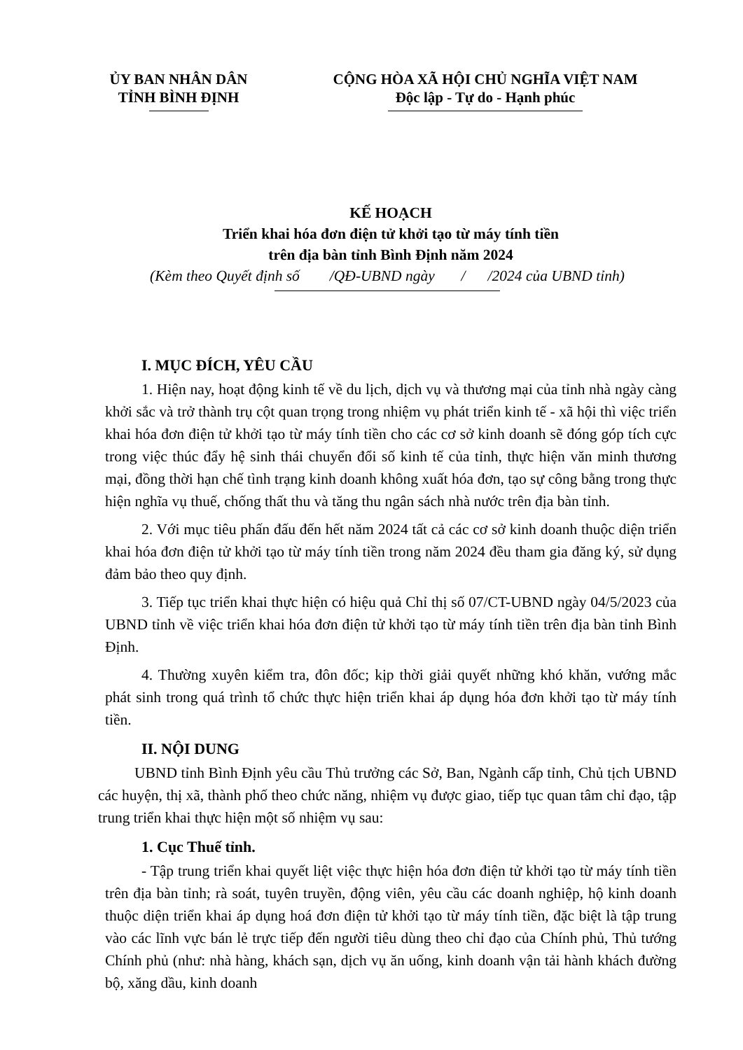ỦY BAN NHÂN DÂN
TỈNH BÌNH ĐỊNH
CỘNG HÒA XÃ HỘI CHỦ NGHĨA VIỆT NAM
Độc lập - Tự do - Hạnh phúc
KẾ HOẠCH
Triển khai hóa đơn điện tử khởi tạo từ máy tính tiền
trên địa bàn tỉnh Bình Định năm 2024
(Kèm theo Quyết định số /QĐ-UBND ngày / /2024 của UBND tỉnh)
I. MỤC ĐÍCH, YÊU CẦU
1. Hiện nay, hoạt động kinh tế về du lịch, dịch vụ và thương mại của tỉnh nhà ngày càng khởi sắc và trở thành trụ cột quan trọng trong nhiệm vụ phát triển kinh tế - xã hội thì việc triển khai hóa đơn điện tử khởi tạo từ máy tính tiền cho các cơ sở kinh doanh sẽ đóng góp tích cực trong việc thúc đẩy hệ sinh thái chuyển đổi số kinh tế của tỉnh, thực hiện văn minh thương mại, đồng thời hạn chế tình trạng kinh doanh không xuất hóa đơn, tạo sự công bằng trong thực hiện nghĩa vụ thuế, chống thất thu và tăng thu ngân sách nhà nước trên địa bàn tỉnh.
2. Với mục tiêu phấn đấu đến hết năm 2024 tất cả các cơ sở kinh doanh thuộc diện triển khai hóa đơn điện tử khởi tạo từ máy tính tiền trong năm 2024 đều tham gia đăng ký, sử dụng đảm bảo theo quy định.
3. Tiếp tục triển khai thực hiện có hiệu quả Chỉ thị số 07/CT-UBND ngày 04/5/2023 của UBND tỉnh về việc triển khai hóa đơn điện tử khởi tạo từ máy tính tiền trên địa bàn tỉnh Bình Định.
4. Thường xuyên kiểm tra, đôn đốc; kịp thời giải quyết những khó khăn, vướng mắc phát sinh trong quá trình tổ chức thực hiện triển khai áp dụng hóa đơn khởi tạo từ máy tính tiền.
II. NỘI DUNG
UBND tỉnh Bình Định yêu cầu Thủ trưởng các Sở, Ban, Ngành cấp tỉnh, Chủ tịch UBND các huyện, thị xã, thành phố theo chức năng, nhiệm vụ được giao, tiếp tục quan tâm chỉ đạo, tập trung triển khai thực hiện một số nhiệm vụ sau:
1. Cục Thuế tỉnh.
- Tập trung triển khai quyết liệt việc thực hiện hóa đơn điện tử khởi tạo từ máy tính tiền trên địa bàn tỉnh; rà soát, tuyên truyền, động viên, yêu cầu các doanh nghiệp, hộ kinh doanh thuộc diện triển khai áp dụng hoá đơn điện tử khởi tạo từ máy tính tiền, đặc biệt là tập trung vào các lĩnh vực bán lẻ trực tiếp đến người tiêu dùng theo chỉ đạo của Chính phủ, Thủ tướng Chính phủ (như: nhà hàng, khách sạn, dịch vụ ăn uống, kinh doanh vận tải hành khách đường bộ, xăng dầu, kinh doanh